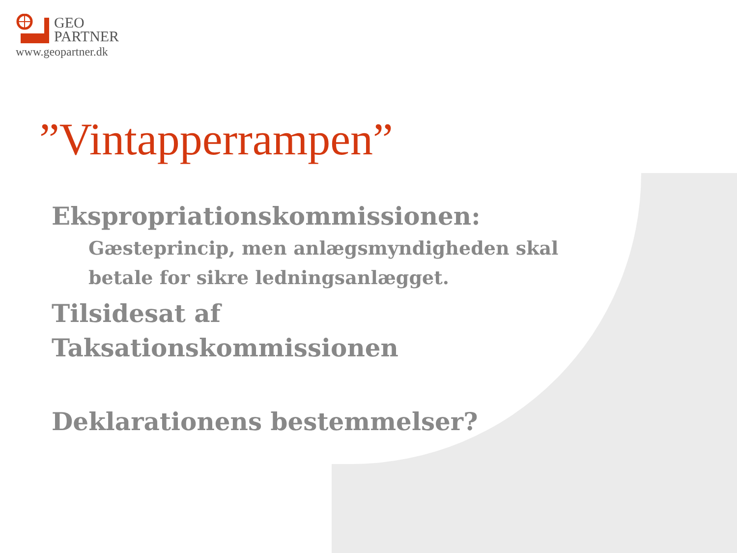GEO
PARTNER
www.geopartner.dk
”Vintapperrampen”
Ekspropriationskommissionen:
Gæsteprincip, men anlægsmyndigheden skal betale for sikre ledningsanlægget.
Tilsidesat af
Taksationskommissionen
Deklarationens bestemmelser?